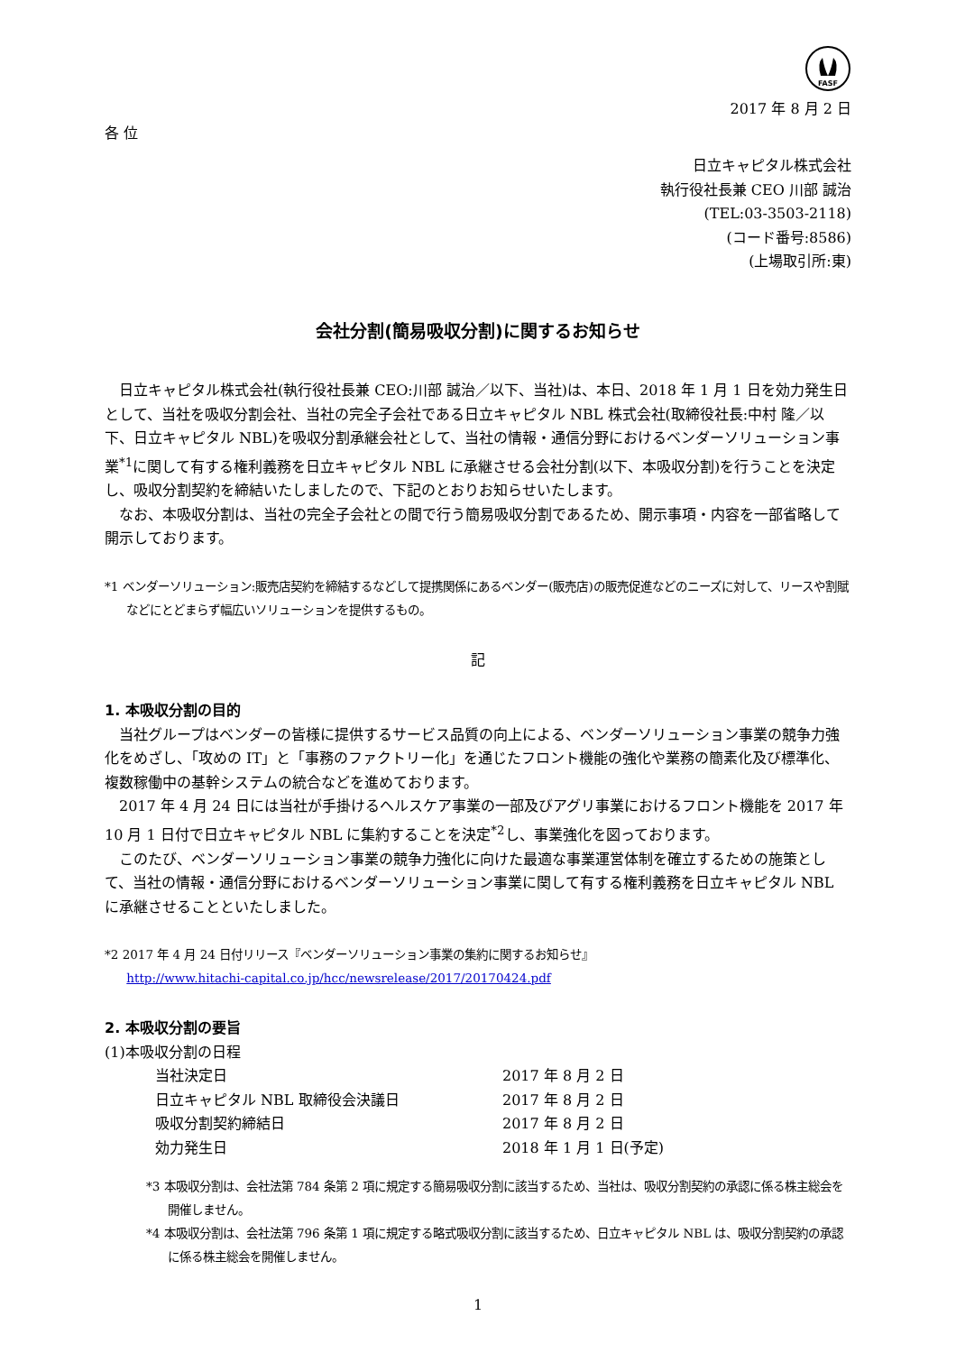FASF
2017 年 8 月 2 日
各 位
日立キャピタル株式会社
執行役社長兼 CEO 川部 誠治
(TEL:03-3503-2118)
(コード番号:8586)
(上場取引所:東)
会社分割(簡易吸収分割)に関するお知らせ
日立キャピタル株式会社(執行役社長兼 CEO:川部 誠治／以下、当社)は、本日、2018 年 1 月 1 日を効力発生日として、当社を吸収分割会社、当社の完全子会社である日立キャピタル NBL 株式会社(取締役社長:中村 隆／以下、日立キャピタル NBL)を吸収分割承継会社として、当社の情報・通信分野におけるベンダーソリューション事業<sup>*1</sup>に関して有する権利義務を日立キャピタル NBL に承継させる会社分割(以下、本吸収分割)を行うことを決定し、吸収分割契約を締結いたしましたので、下記のとおりお知らせいたします。
なお、本吸収分割は、当社の完全子会社との間で行う簡易吸収分割であるため、開示事項・内容を一部省略して開示しております。
*1 ベンダーソリューション:販売店契約を締結するなどして提携関係にあるベンダー(販売店)の販売促進などのニーズに対して、リースや割賦などにとどまらず幅広いソリューションを提供するもの。
記
1. 本吸収分割の目的
当社グループはベンダーの皆様に提供するサービス品質の向上による、ベンダーソリューション事業の競争力強化をめざし、「攻めの IT」と「事務のファクトリー化」を通じたフロント機能の強化や業務の簡素化及び標準化、複数稼働中の基幹システムの統合などを進めております。
2017 年 4 月 24 日には当社が手掛けるヘルスケア事業の一部及びアグリ事業におけるフロント機能を 2017 年 10 月 1 日付で日立キャピタル NBL に集約することを決定<sup>*2</sup>し、事業強化を図っております。
このたび、ベンダーソリューション事業の競争力強化に向けた最適な事業運営体制を確立するための施策として、当社の情報・通信分野におけるベンダーソリューション事業に関して有する権利義務を日立キャピタル NBL に承継させることといたしました。
*2 2017 年 4 月 24 日付リリース『ベンダーソリューション事業の集約に関するお知らせ』
http://www.hitachi-capital.co.jp/hcc/newsrelease/2017/20170424.pdf
2. 本吸収分割の要旨
(1)本吸収分割の日程
| 当社決定日 | 2017 年 8 月 2 日 |
| 日立キャピタル NBL 取締役会決議日 | 2017 年 8 月 2 日 |
| 吸収分割契約締結日 | 2017 年 8 月 2 日 |
| 効力発生日 | 2018 年 1 月 1 日(予定) |
*3 本吸収分割は、会社法第 784 条第 2 項に規定する簡易吸収分割に該当するため、当社は、吸収分割契約の承認に係る株主総会を開催しません。
*4 本吸収分割は、会社法第 796 条第 1 項に規定する略式吸収分割に該当するため、日立キャピタル NBL は、吸収分割契約の承認に係る株主総会を開催しません。
1